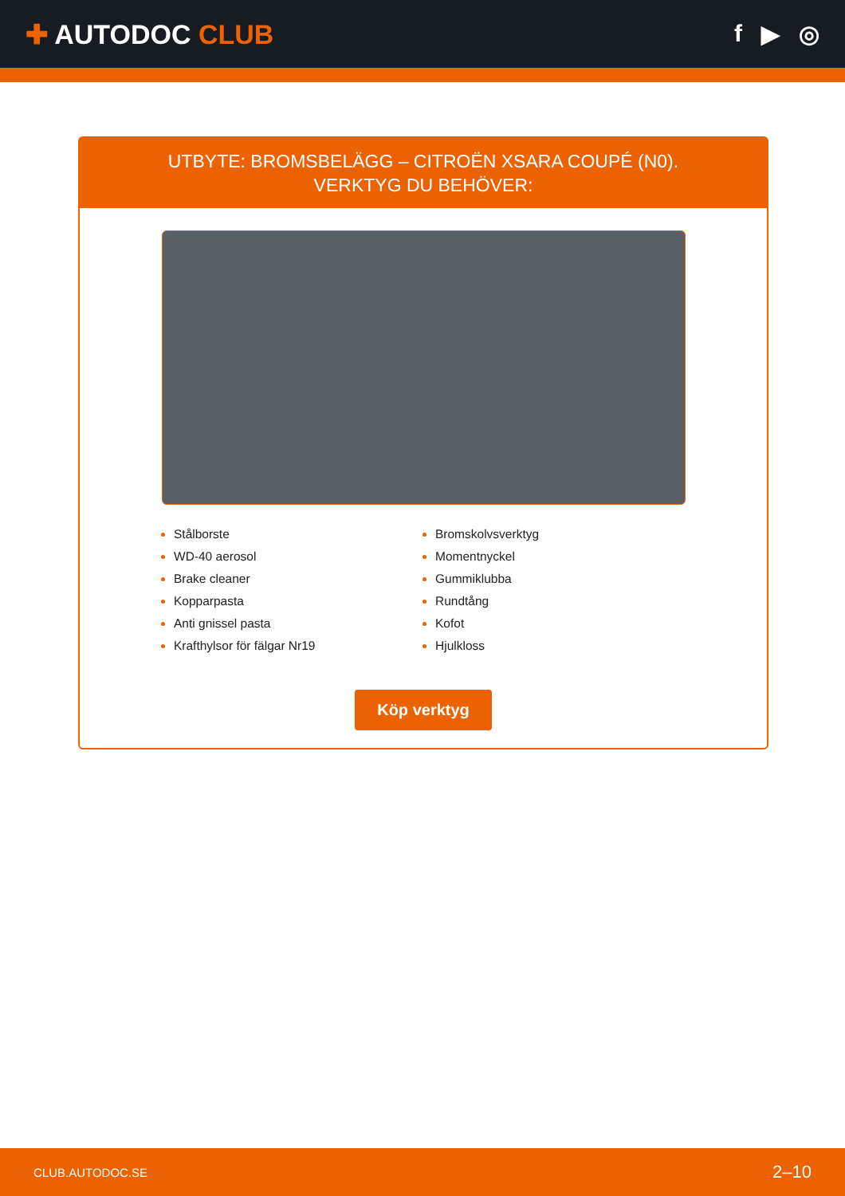✚ AUTODOC CLUB f ▶ ◎
UTBYTE: BROMSBELÄGG – CITROËN XSARA COUPÉ (N0). VERKTYG DU BEHÖVER:
Stålborste
WD-40 aerosol
Brake cleaner
Kopparpasta
Anti gnissel pasta
Krafthylsor för fälgar Nr19
Bromskolvsverktyg
Momentnyckel
Gummiklubba
Rundtång
Kofot
Hjulkloss
Köp verktyg
CLUB.AUTODOC.SE 2–10